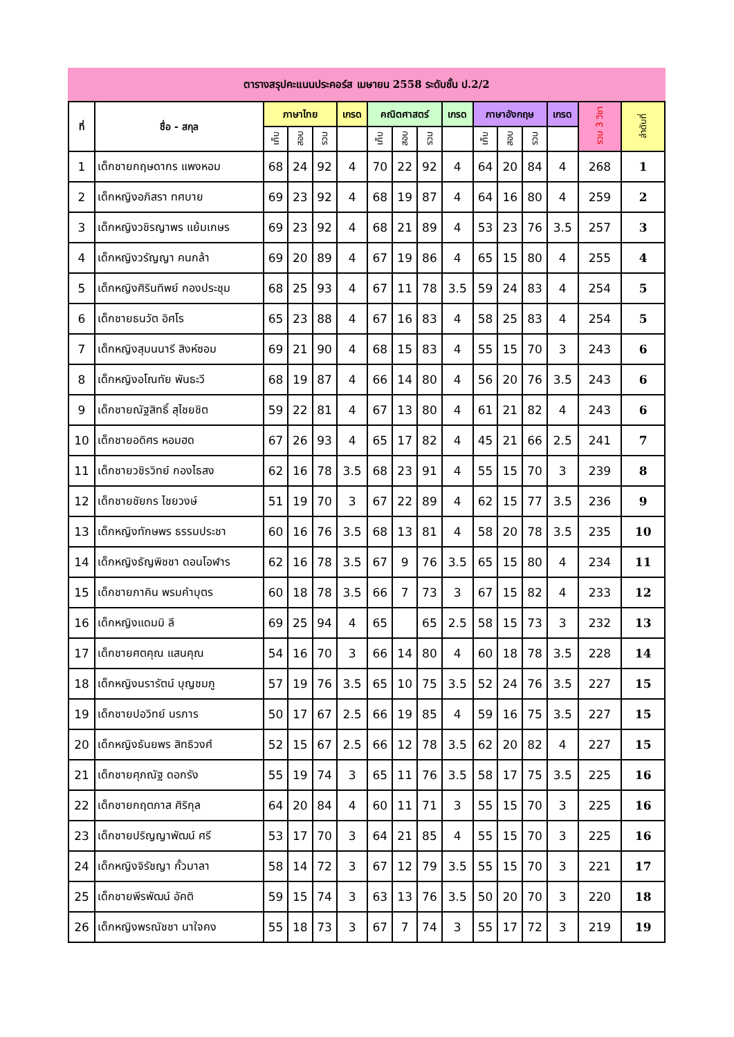ตารางสรุปคะแนนประคอร์ส เมษายน 2558 ระดับชั้น ป.2/2
| ที่ | ชื่อ - สกุล | ภาษาไทย | | | เกรด | คณิตศาสตร์ | | | เกรด | ภาษาอังกฤษ | | | เกรด | รวม 3 วิชา | ลำดับที่ |
| --- | --- | --- | --- | --- | --- | --- | --- | --- | --- | --- | --- | --- | --- | --- | --- |
| | | เก็บ | สอบ | รวม | | เก็บ | สอบ | รวม | | เก็บ | สอบ | รวม | | | |
| 1 | เด็กชายกฤษดากร แพงหอม | 68 | 24 | 92 | 4 | 70 | 22 | 92 | 4 | 64 | 20 | 84 | 4 | 268 | 1 |
| 2 | เด็กหญิงอภิสรา ทศบาย | 69 | 23 | 92 | 4 | 68 | 19 | 87 | 4 | 64 | 16 | 80 | 4 | 259 | 2 |
| 3 | เด็กหญิงวชิรญาพร แย้มเกษร | 69 | 23 | 92 | 4 | 68 | 21 | 89 | 4 | 53 | 23 | 76 | 3.5 | 257 | 3 |
| 4 | เด็กหญิงวรัญญา คนกล้า | 69 | 20 | 89 | 4 | 67 | 19 | 86 | 4 | 65 | 15 | 80 | 4 | 255 | 4 |
| 5 | เด็กหญิงศิรินทิพย์ กองประชุม | 68 | 25 | 93 | 4 | 67 | 11 | 78 | 3.5 | 59 | 24 | 83 | 4 | 254 | 5 |
| 6 | เด็กชายธนวัต อิศโร | 65 | 23 | 88 | 4 | 67 | 16 | 83 | 4 | 58 | 25 | 83 | 4 | 254 | 5 |
| 7 | เด็กหญิงสุมนนารี สิงห์ซอม | 69 | 21 | 90 | 4 | 68 | 15 | 83 | 4 | 55 | 15 | 70 | 3 | 243 | 6 |
| 8 | เด็กหญิงอโณทัย พันธะวี | 68 | 19 | 87 | 4 | 66 | 14 | 80 | 4 | 56 | 20 | 76 | 3.5 | 243 | 6 |
| 9 | เด็กชายณัฐสิทธิ์ สุไชยชิต | 59 | 22 | 81 | 4 | 67 | 13 | 80 | 4 | 61 | 21 | 82 | 4 | 243 | 6 |
| 10 | เด็กชายอดิศร หอมฮด | 67 | 26 | 93 | 4 | 65 | 17 | 82 | 4 | 45 | 21 | 66 | 2.5 | 241 | 7 |
| 11 | เด็กชายวชิรวิทย์ กองไธสง | 62 | 16 | 78 | 3.5 | 68 | 23 | 91 | 4 | 55 | 15 | 70 | 3 | 239 | 8 |
| 12 | เด็กชายชัยกร ไชยวงษ์ | 51 | 19 | 70 | 3 | 67 | 22 | 89 | 4 | 62 | 15 | 77 | 3.5 | 236 | 9 |
| 13 | เด็กหญิงทักษพร ธรรมประชา | 60 | 16 | 76 | 3.5 | 68 | 13 | 81 | 4 | 58 | 20 | 78 | 3.5 | 235 | 10 |
| 14 | เด็กหญิงธัญพิชชา ดอนโอฬาร | 62 | 16 | 78 | 3.5 | 67 | 9 | 76 | 3.5 | 65 | 15 | 80 | 4 | 234 | 11 |
| 15 | เด็กชายภาคิน พรมคำบุตร | 60 | 18 | 78 | 3.5 | 66 | 7 | 73 | 3 | 67 | 15 | 82 | 4 | 233 | 12 |
| 16 | เด็กหญิงแดมมิ ลี | 69 | 25 | 94 | 4 | 65 | | 65 | 2.5 | 58 | 15 | 73 | 3 | 232 | 13 |
| 17 | เด็กชายศตคุณ แสนคุณ | 54 | 16 | 70 | 3 | 66 | 14 | 80 | 4 | 60 | 18 | 78 | 3.5 | 228 | 14 |
| 18 | เด็กหญิงนรารัตน์ บุญชมภู | 57 | 19 | 76 | 3.5 | 65 | 10 | 75 | 3.5 | 52 | 24 | 76 | 3.5 | 227 | 15 |
| 19 | เด็กชายปอวิทย์ นรภาร | 50 | 17 | 67 | 2.5 | 66 | 19 | 85 | 4 | 59 | 16 | 75 | 3.5 | 227 | 15 |
| 20 | เด็กหญิงธันยพร สิทธิวงศ์ | 52 | 15 | 67 | 2.5 | 66 | 12 | 78 | 3.5 | 62 | 20 | 82 | 4 | 227 | 15 |
| 21 | เด็กชายศุภณัฐ ดอกรัง | 55 | 19 | 74 | 3 | 65 | 11 | 76 | 3.5 | 58 | 17 | 75 | 3.5 | 225 | 16 |
| 22 | เด็กชายกฤตภาส ศิริกุล | 64 | 20 | 84 | 4 | 60 | 11 | 71 | 3 | 55 | 15 | 70 | 3 | 225 | 16 |
| 23 | เด็กชายปริญญาพัฒน์ ศรี | 53 | 17 | 70 | 3 | 64 | 21 | 85 | 4 | 55 | 15 | 70 | 3 | 225 | 16 |
| 24 | เด็กหญิงจิรัชญา กั้วมาลา | 58 | 14 | 72 | 3 | 67 | 12 | 79 | 3.5 | 55 | 15 | 70 | 3 | 221 | 17 |
| 25 | เด็กชายพีรพัฒน์ อัคติ | 59 | 15 | 74 | 3 | 63 | 13 | 76 | 3.5 | 50 | 20 | 70 | 3 | 220 | 18 |
| 26 | เด็กหญิงพรณัชชา นาใจคง | 55 | 18 | 73 | 3 | 67 | 7 | 74 | 3 | 55 | 17 | 72 | 3 | 219 | 19 |